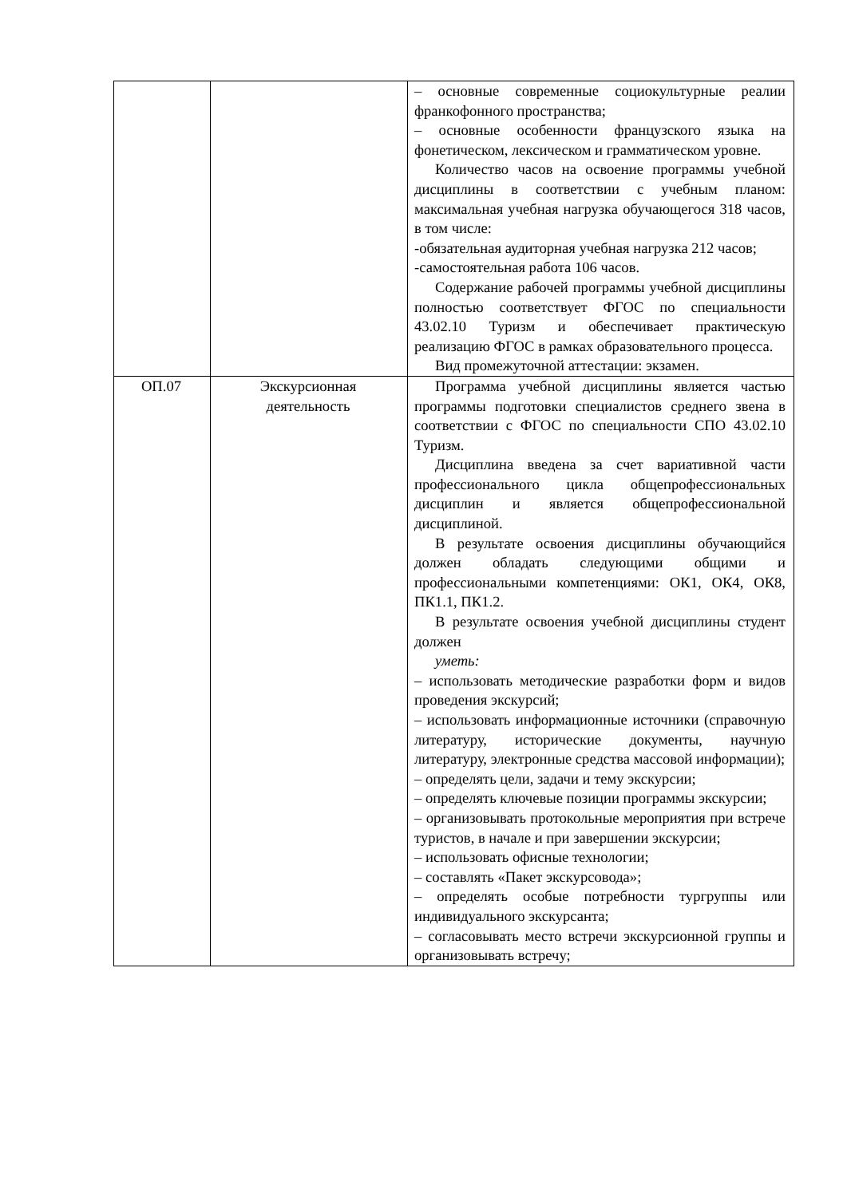| | | – основные современные социокультурные реалии франкофонного пространства; – основные особенности французского языка на фонетическом, лексическом и грамматическом уровне. Количество часов на освоение программы учебной дисциплины в соответствии с учебным планом: максимальная учебная нагрузка обучающегося 318 часов, в том числе: -обязательная аудиторная учебная нагрузка 212 часов; -самостоятельная работа 106 часов. Содержание рабочей программы учебной дисциплины полностью соответствует ФГОС по специальности 43.02.10 Туризм и обеспечивает практическую реализацию ФГОС в рамках образовательного процесса. Вид промежуточной аттестации: экзамен. |
| ОП.07 | Экскурсионная деятельность | Программа учебной дисциплины является частью программы подготовки специалистов среднего звена в соответствии с ФГОС по специальности СПО 43.02.10 Туризм. Дисциплина введена за счет вариативной части профессионального цикла общепрофессиональных дисциплин и является общепрофессиональной дисциплиной. В результате освоения дисциплины обучающийся должен обладать следующими общими и профессиональными компетенциями: ОК1, ОК4, ОК8, ПК1.1, ПК1.2. В результате освоения учебной дисциплины студент должен уметь: – использовать методические разработки форм и видов проведения экскурсий; – использовать информационные источники (справочную литературу, исторические документы, научную литературу, электронные средства массовой информации); – определять цели, задачи и тему экскурсии; – определять ключевые позиции программы экскурсии; – организовывать протокольные мероприятия при встрече туристов, в начале и при завершении экскурсии; – использовать офисные технологии; – составлять «Пакет экскурсовода»; – определять особые потребности тургруппы или индивидуального экскурсанта; – согласовывать место встречи экскурсионной группы и организовывать встречу; |